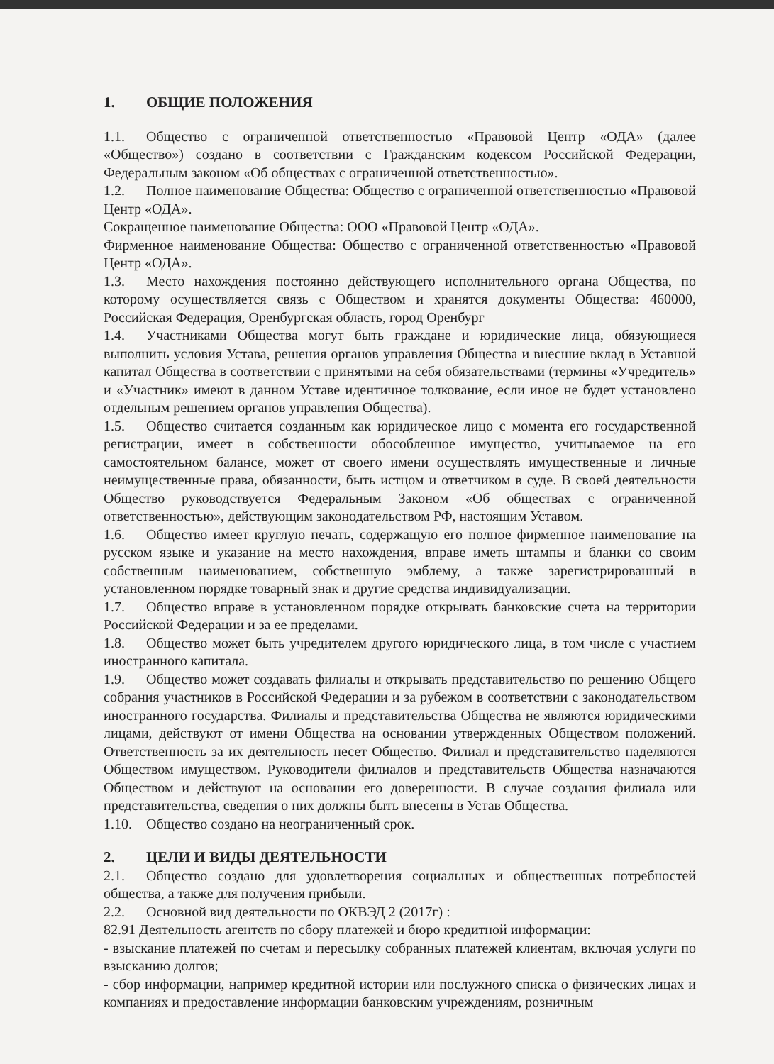1. ОБЩИЕ ПОЛОЖЕНИЯ
1.1. Общество с ограниченной ответственностью «Правовой Центр «ОДА» (далее «Общество») создано в соответствии с Гражданским кодексом Российской Федерации, Федеральным законом «Об обществах с ограниченной ответственностью».
1.2. Полное наименование Общества: Общество с ограниченной ответственностью «Правовой Центр «ОДА».
Сокращенное наименование Общества: ООО «Правовой Центр «ОДА».
Фирменное наименование Общества: Общество с ограниченной ответственностью «Правовой Центр «ОДА».
1.3. Место нахождения постоянно действующего исполнительного органа Общества, по которому осуществляется связь с Обществом и хранятся документы Общества: 460000, Российская Федерация, Оренбургская область, город Оренбург
1.4. Участниками Общества могут быть граждане и юридические лица, обязующиеся выполнить условия Устава, решения органов управления Общества и внесшие вклад в Уставной капитал Общества в соответствии с принятыми на себя обязательствами (термины «Учредитель» и «Участник» имеют в данном Уставе идентичное толкование, если иное не будет установлено отдельным решением органов управления Общества).
1.5. Общество считается созданным как юридическое лицо с момента его государственной регистрации, имеет в собственности обособленное имущество, учитываемое на его самостоятельном балансе, может от своего имени осуществлять имущественные и личные неимущественные права, обязанности, быть истцом и ответчиком в суде. В своей деятельности Общество руководствуется Федеральным Законом «Об обществах с ограниченной ответственностью», действующим законодательством РФ, настоящим Уставом.
1.6. Общество имеет круглую печать, содержащую его полное фирменное наименование на русском языке и указание на место нахождения, вправе иметь штампы и бланки со своим собственным наименованием, собственную эмблему, а также зарегистрированный в установленном порядке товарный знак и другие средства индивидуализации.
1.7. Общество вправе в установленном порядке открывать банковские счета на территории Российской Федерации и за ее пределами.
1.8. Общество может быть учредителем другого юридического лица, в том числе с участием иностранного капитала.
1.9. Общество может создавать филиалы и открывать представительство по решению Общего собрания участников в Российской Федерации и за рубежом в соответствии с законодательством иностранного государства. Филиалы и представительства Общества не являются юридическими лицами, действуют от имени Общества на основании утвержденных Обществом положений. Ответственность за их деятельность несет Общество. Филиал и представительство наделяются Обществом имуществом. Руководители филиалов и представительств Общества назначаются Обществом и действуют на основании его доверенности. В случае создания филиала или представительства, сведения о них должны быть внесены в Устав Общества.
1.10. Общество создано на неограниченный срок.
2. ЦЕЛИ И ВИДЫ ДЕЯТЕЛЬНОСТИ
2.1. Общество создано для удовлетворения социальных и общественных потребностей общества, а также для получения прибыли.
2.2. Основной вид деятельности по ОКВЭД 2 (2017г) :
82.91 Деятельность агентств по сбору платежей и бюро кредитной информации:
- взыскание платежей по счетам и пересылку собранных платежей клиентам, включая услуги по взысканию долгов;
- сбор информации, например кредитной истории или послужного списка о физических лицах и компаниях и предоставление информации банковским учреждениям, розничным